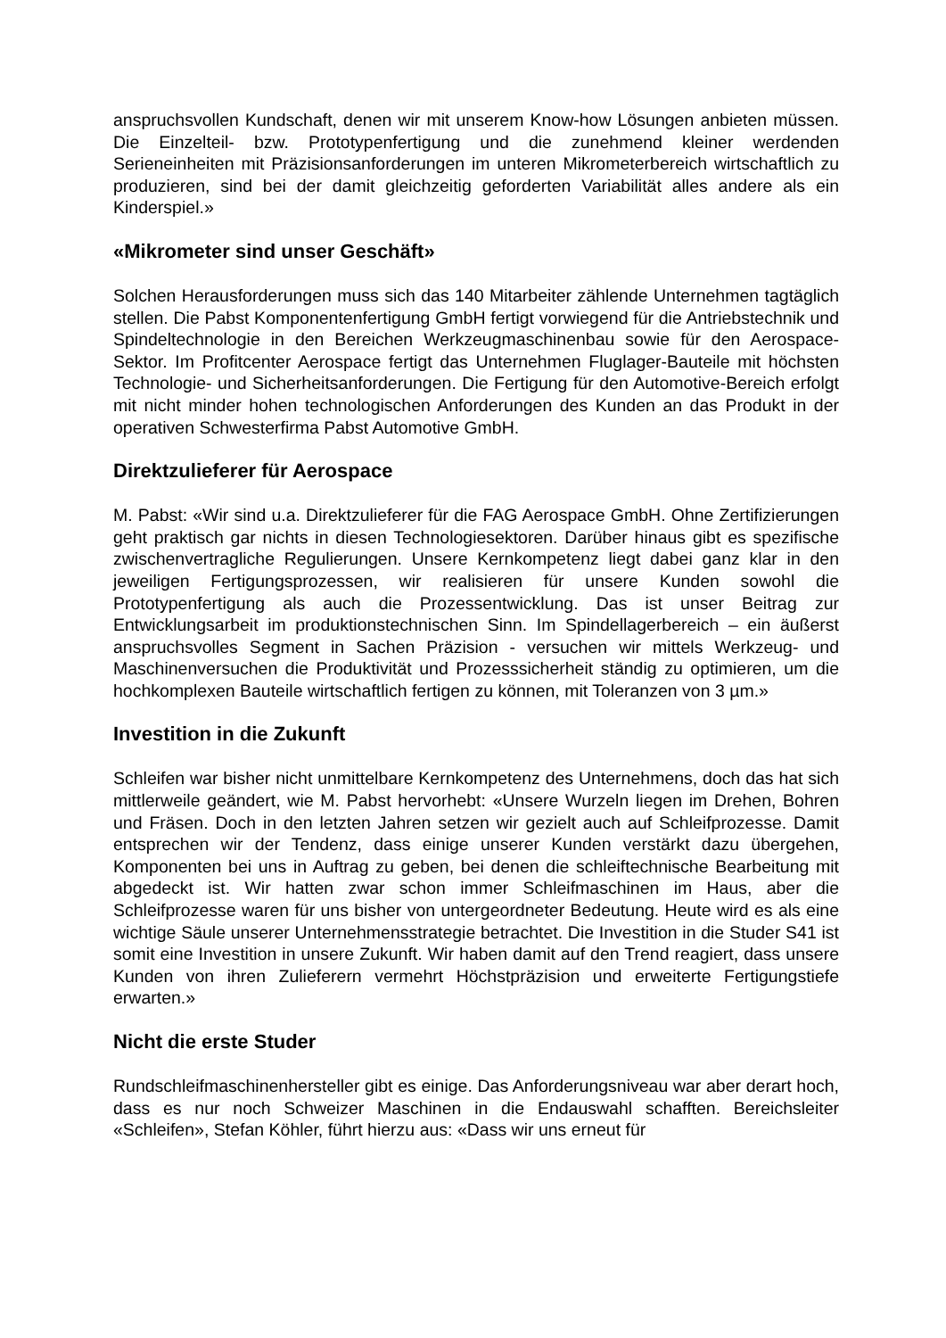anspruchsvollen Kundschaft, denen wir mit unserem Know-how Lösungen anbieten müssen. Die Einzelteil- bzw. Prototypenfertigung und die zunehmend kleiner werdenden Serieneinheiten mit Präzisionsanforderungen im unteren Mikrometerbereich wirtschaftlich zu produzieren, sind bei der damit gleichzeitig geforderten Variabilität alles andere als ein Kinderspiel.»
«Mikrometer sind unser Geschäft»
Solchen Herausforderungen muss sich das 140 Mitarbeiter zählende Unternehmen tagtäglich stellen. Die Pabst Komponentenfertigung GmbH fertigt vorwiegend für die Antriebstechnik und Spindeltechnologie in den Bereichen Werkzeugmaschinenbau sowie für den Aerospace-Sektor. Im Profitcenter Aerospace fertigt das Unternehmen Fluglager-Bauteile mit höchsten Technologie- und Sicherheitsanforderungen. Die Fertigung für den Automotive-Bereich erfolgt mit nicht minder hohen technologischen Anforderungen des Kunden an das Produkt in der operativen Schwesterfirma Pabst Automotive GmbH.
Direktzulieferer für Aerospace
M. Pabst: «Wir sind u.a. Direktzulieferer für die FAG Aerospace GmbH. Ohne Zertifizierungen geht praktisch gar nichts in diesen Technologiesektoren. Darüber hinaus gibt es spezifische zwischenvertragliche Regulierungen. Unsere Kernkompetenz liegt dabei ganz klar in den jeweiligen Fertigungsprozessen, wir realisieren für unsere Kunden sowohl die Prototypenfertigung als auch die Prozessentwicklung. Das ist unser Beitrag zur Entwicklungsarbeit im produktionstechnischen Sinn. Im Spindellagerbereich – ein äußerst anspruchsvolles Segment in Sachen Präzision - versuchen wir mittels Werkzeug- und Maschinenversuchen die Produktivität und Prozesssicherheit ständig zu optimieren, um die hochkomplexen Bauteile wirtschaftlich fertigen zu können, mit Toleranzen von 3 µm.»
Investition in die Zukunft
Schleifen war bisher nicht unmittelbare Kernkompetenz des Unternehmens, doch das hat sich mittlerweile geändert, wie M. Pabst hervorhebt: «Unsere Wurzeln liegen im Drehen, Bohren und Fräsen. Doch in den letzten Jahren setzen wir gezielt auch auf Schleifprozesse. Damit entsprechen wir der Tendenz, dass einige unserer Kunden verstärkt dazu übergehen, Komponenten bei uns in Auftrag zu geben, bei denen die schleiftechnische Bearbeitung mit abgedeckt ist. Wir hatten zwar schon immer Schleifmaschinen im Haus, aber die Schleifprozesse waren für uns bisher von untergeordneter Bedeutung. Heute wird es als eine wichtige Säule unserer Unternehmensstrategie betrachtet. Die Investition in die Studer S41 ist somit eine Investition in unsere Zukunft. Wir haben damit auf den Trend reagiert, dass unsere Kunden von ihren Zulieferern vermehrt Höchstpräzision und erweiterte Fertigungstiefe erwarten.»
Nicht die erste Studer
Rundschleifmaschinenhersteller gibt es einige. Das Anforderungsniveau war aber derart hoch, dass es nur noch Schweizer Maschinen in die Endauswahl schafften. Bereichsleiter «Schleifen», Stefan Köhler, führt hierzu aus: «Dass wir uns erneut für